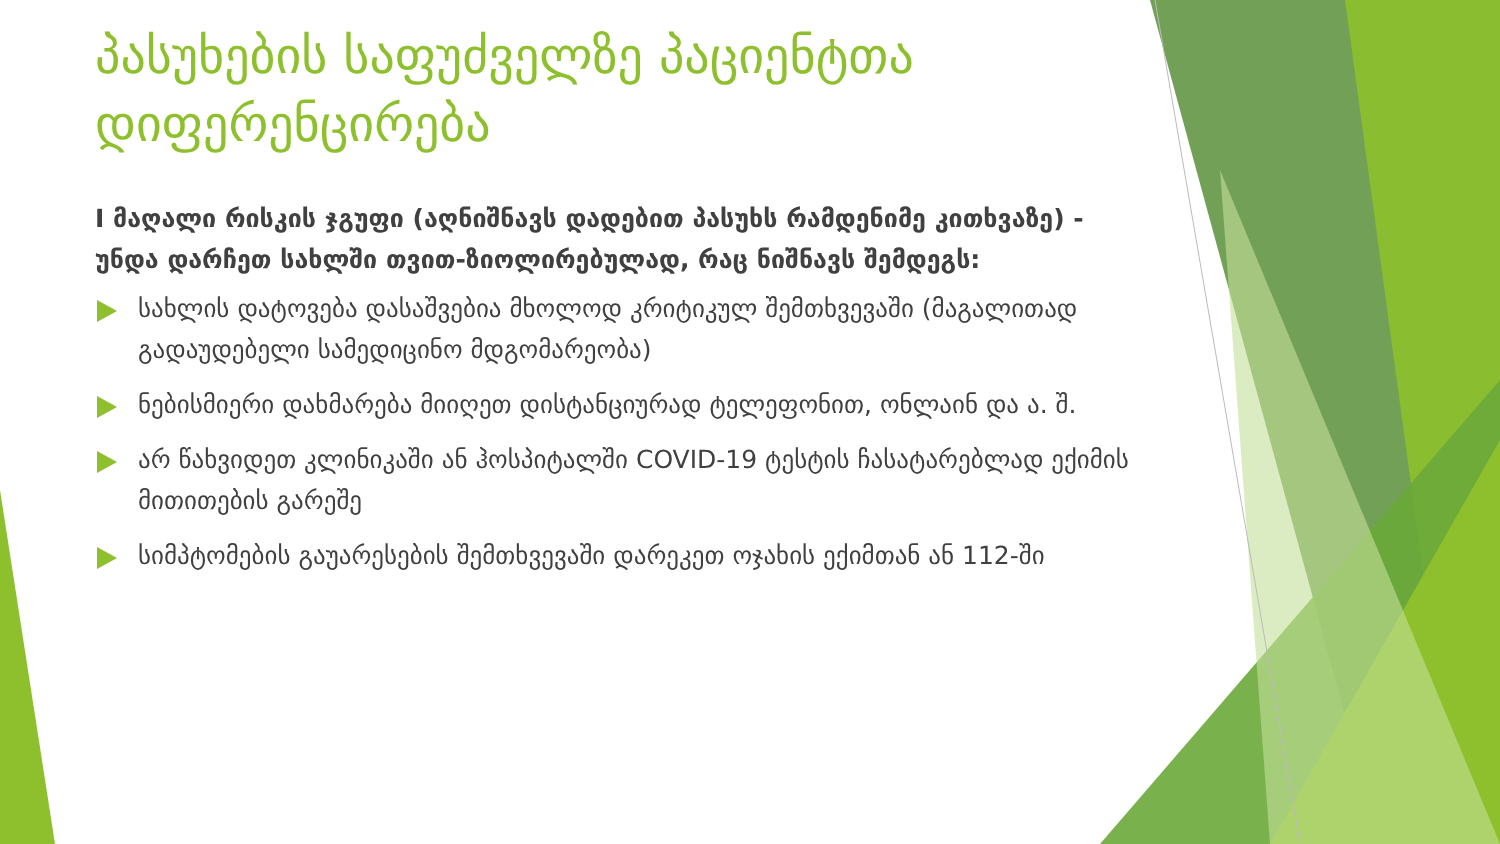პასუხების საფუძველზე პაციენტთა დიფერენცირება
I მაღალი რისკის ჯგუფი (აღნიშნავს დადებით პასუხს რამდენიმე კითხვაზე) - უნდა დარჩეთ სახლში თვით-ზიოლირებულად, რაც ნიშნავს შემდეგს:
სახლის დატოვება დასაშვებია მხოლოდ კრიტიკულ შემთხვევაში (მაგალითად გადაუდებელი სამედიცინო მდგომარეობა)
ნებისმიერი დახმარება მიიღეთ დისტანციურად ტელეფონით, ონლაინ და ა. შ.
არ წახვიდეთ კლინიკაში ან ჰოსპიტალში COVID-19 ტესტის ჩასატარებლად ექიმის მითითების გარეშე
სიმპტომების გაუარესების შემთხვევაში დარეკეთ ოჯახის ექიმთან ან 112-ში